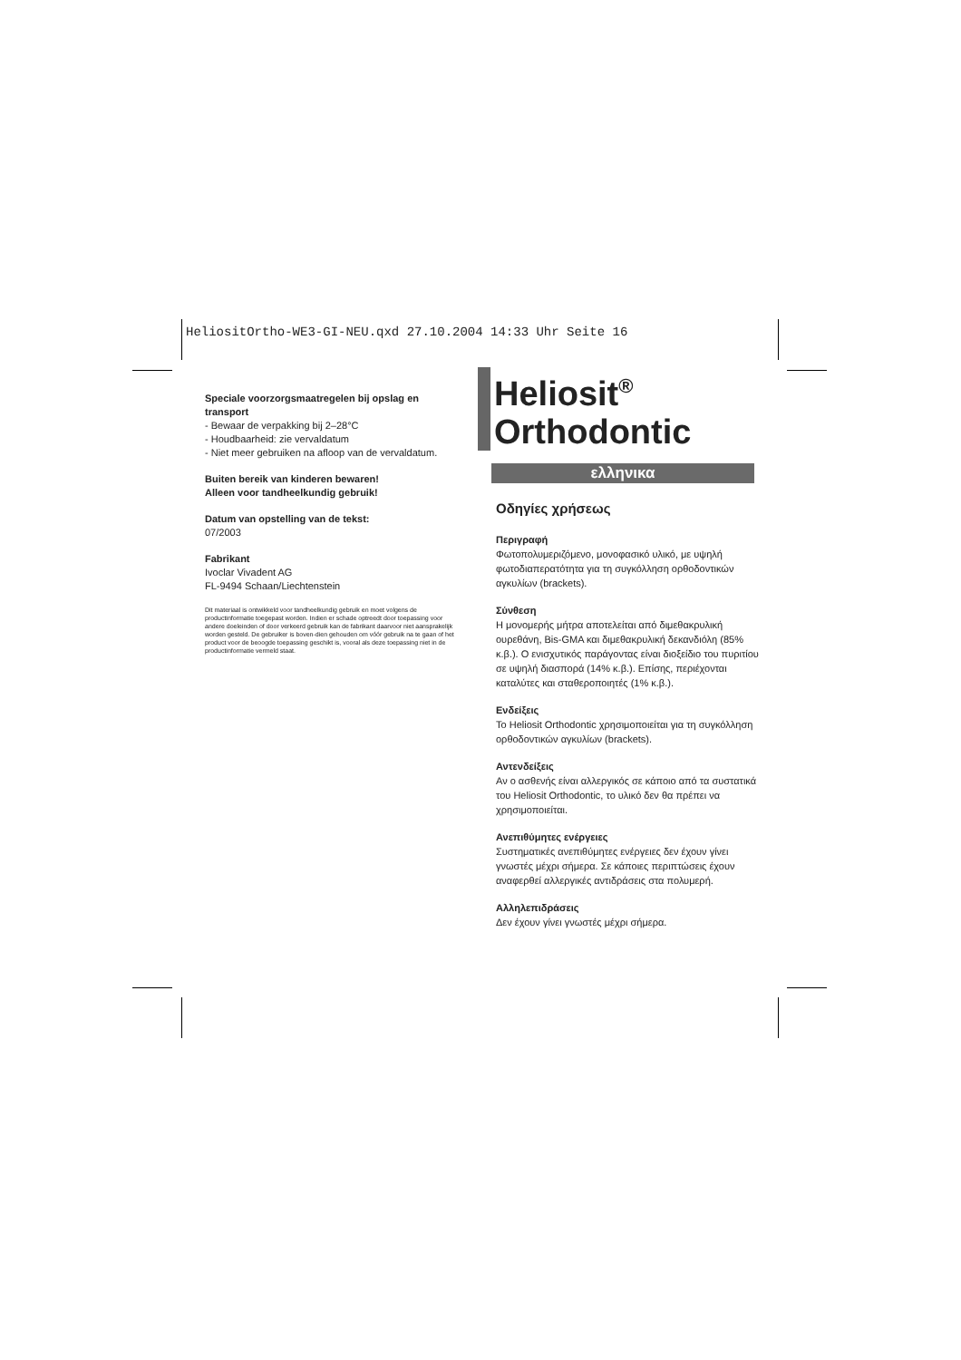HeliositOrtho-WE3-GI-NEU.qxd 27.10.2004 14:33 Uhr Seite 16
Speciale voorzorgsmaatregelen bij opslag en transport
- Bewaar de verpakking bij 2–28°C
- Houdbaarheid: zie vervaldatum
- Niet meer gebruiken na afloop van de vervaldatum.
Buiten bereik van kinderen bewaren!
Alleen voor tandheelkundig gebruik!
Datum van opstelling van de tekst:
07/2003
Fabrikant
Ivoclar Vivadent AG
FL-9494 Schaan/Liechtenstein
Dit materiaal is ontwikkeld voor tandheelkundig gebruik en moet volgens de productinformatie toegepast worden. Indien er schade optreedt door toepassing voor andere doeleinden of door verkeerd gebruik kan de fabrikant daarvoor niet aansprakelijk worden gesteld. De gebruiker is boven-dien gehouden om vóór gebruik na te gaan of het product voor de beoogde toepassing geschikt is, vooral als deze toepassing niet in de productinformatie vermeld staat.
Heliosit<sup>®</sup>
Orthodontic
ελληνικα
Οδηγίες χρήσεως
Περιγραφή
Φωτοπολυμεριζόμενο, μονοφασικό υλικό, με υψηλή φωτοδιαπερατότητα για τη συγκόλληση ορθοδοντικών αγκυλίων (brackets).
Σύνθεση
Η μονομερής μήτρα αποτελείται από διμεθακρυλική ουρεθάνη, Bis-GMA και διμεθακρυλική δεκανδιόλη (85% κ.β.). Ο ενισχυτικός παράγοντας είναι διοξείδιο του πυριτίου σε υψηλή διασπορά (14% κ.β.). Επίσης, περιέχονται καταλύτες και σταθεροποιητές (1% κ.β.).
Ενδείξεις
Το Heliosit Orthodontic χρησιμοποιείται για τη συγκόλληση ορθοδοντικών αγκυλίων (brackets).
Αντενδείξεις
Αν ο ασθενής είναι αλλεργικός σε κάποιο από τα συστατικά του Heliosit Orthodontic, το υλικό δεν θα πρέπει να χρησιμοποιείται.
Ανεπιθύμητες ενέργειες
Συστηματικές ανεπιθύμητες ενέργειες δεν έχουν γίνει γνωστές μέχρι σήμερα. Σε κάποιες περιπτώσεις έχουν αναφερθεί αλλεργικές αντιδράσεις στα πολυμερή.
Αλληλεπιδράσεις
Δεν έχουν γίνει γνωστές μέχρι σήμερα.